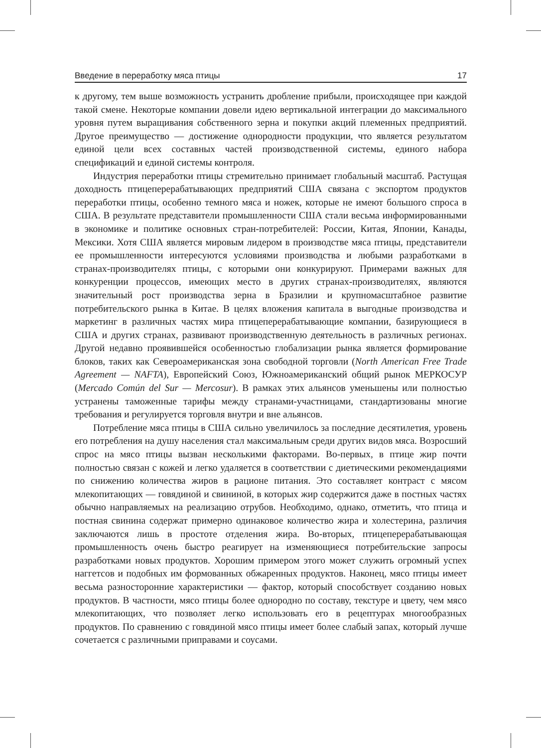Введение в переработку мяса птицы 17
к другому, тем выше возможность устранить дробление прибыли, происходящее при каждой такой смене. Некоторые компании довели идею вертикальной интеграции до максимального уровня путем выращивания собственного зерна и покупки акций племенных предприятий. Другое преимущество — достижение однородности продукции, что является результатом единой цели всех составных частей производственной системы, единого набора спецификаций и единой системы контроля.
Индустрия переработки птицы стремительно принимает глобальный масштаб. Растущая доходность птицеперерабатывающих предприятий США связана с экспортом продуктов переработки птицы, особенно темного мяса и ножек, которые не имеют большого спроса в США. В результате представители промышленности США стали весьма информированными в экономике и политике основных стран-потребителей: России, Китая, Японии, Канады, Мексики. Хотя США является мировым лидером в производстве мяса птицы, представители ее промышленности интересуются условиями производства и любыми разработками в странах-производителях птицы, с которыми они конкурируют. Примерами важных для конкуренции процессов, имеющих место в других странах-производителях, являются значительный рост производства зерна в Бразилии и крупномасштабное развитие потребительского рынка в Китае. В целях вложения капитала в выгодные производства и маркетинг в различных частях мира птицеперерабатывающие компании, базирующиеся в США и других странах, развивают производственную деятельность в различных регионах. Другой недавно проявившейся особенностью глобализации рынка является формирование блоков, таких как Североамериканская зона свободной торговли (North American Free Trade Agreement — NAFTA), Европейский Союз, Южноамериканский общий рынок МЕРКОСУР (Mercado Común del Sur — Mercosur). В рамках этих альянсов уменьшены или полностью устранены таможенные тарифы между странами-участницами, стандартизованы многие требования и регулируется торговля внутри и вне альянсов.
Потребление мяса птицы в США сильно увеличилось за последние десятилетия, уровень его потребления на душу населения стал максимальным среди других видов мяса. Возросший спрос на мясо птицы вызван несколькими факторами. Во-первых, в птице жир почти полностью связан с кожей и легко удаляется в соответствии с диетическими рекомендациями по снижению количества жиров в рационе питания. Это составляет контраст с мясом млекопитающих — говядиной и свининой, в которых жир содержится даже в постных частях обычно направляемых на реализацию отрубов. Необходимо, однако, отметить, что птица и постная свинина содержат примерно одинаковое количество жира и холестерина, различия заключаются лишь в простоте отделения жира. Во-вторых, птицеперерабатывающая промышленность очень быстро реагирует на изменяющиеся потребительские запросы разработками новых продуктов. Хорошим примером этого может служить огромный успех наггетсов и подобных им формованных обжаренных продуктов. Наконец, мясо птицы имеет весьма разносторонние характеристики — фактор, который способствует созданию новых продуктов. В частности, мясо птицы более однородно по составу, текстуре и цвету, чем мясо млекопитающих, что позволяет легко использовать его в рецептурах многообразных продуктов. По сравнению с говядиной мясо птицы имеет более слабый запах, который лучше сочетается с различными приправами и соусами.